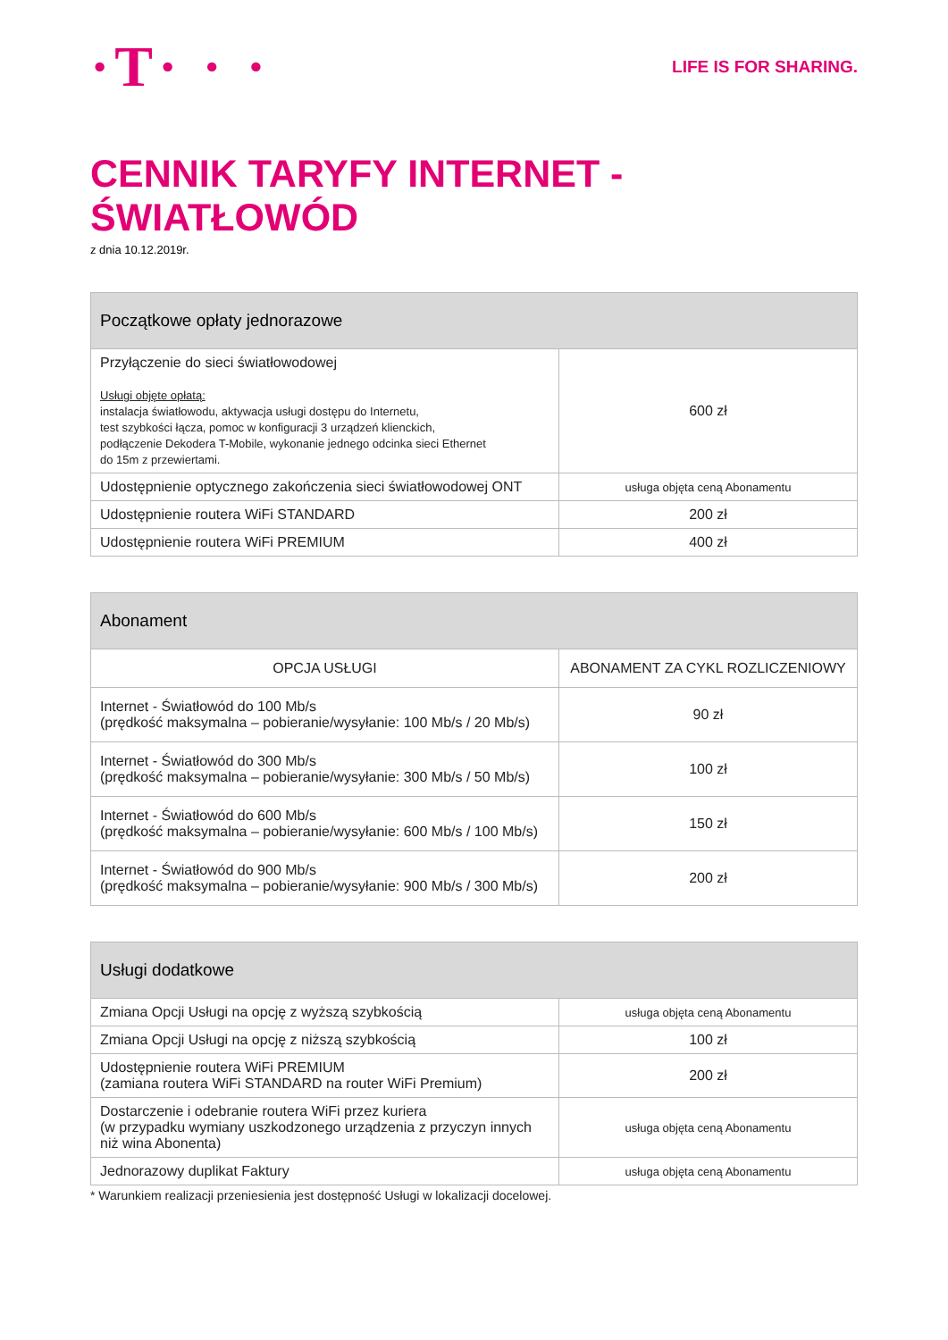·T· · ·
LIFE IS FOR SHARING.
CENNIK TARYFY INTERNET - ŚWIATŁOWÓD
z dnia 10.12.2019r.
| Początkowe opłaty jednorazowe | |
| --- | --- |
| Przyłączenie do sieci światłowodowej Usługi objęte opłatą: instalacja światłowodu, aktywacja usługi dostępu do Internetu, test szybkości łącza, pomoc w konfiguracji 3 urządzeń klienckich, podłączenie Dekodera T-Mobile, wykonanie jednego odcinka sieci Ethernet do 15m z przewiertami. | 600 zł |
| Udostępnienie optycznego zakończenia sieci światłowodowej ONT | usługa objęta ceną Abonamentu |
| Udostępnienie routera WiFi STANDARD | 200 zł |
| Udostępnienie routera WiFi PREMIUM | 400 zł |
| Abonament | |
| --- | --- |
| OPCJA USŁUGI | ABONAMENT ZA CYKL ROZLICZENIOWY |
| Internet - Światłowód do 100 Mb/s (prędkość maksymalna – pobieranie/wysyłanie: 100 Mb/s / 20 Mb/s) | 90 zł |
| Internet - Światłowód do 300 Mb/s (prędkość maksymalna – pobieranie/wysyłanie: 300 Mb/s / 50 Mb/s) | 100 zł |
| Internet - Światłowód do 600 Mb/s (prędkość maksymalna – pobieranie/wysyłanie: 600 Mb/s / 100 Mb/s) | 150 zł |
| Internet - Światłowód do 900 Mb/s (prędkość maksymalna – pobieranie/wysyłanie: 900 Mb/s / 300 Mb/s) | 200 zł |
| Usługi dodatkowe | |
| --- | --- |
| Zmiana Opcji Usługi na opcję z wyższą szybkością | usługa objęta ceną Abonamentu |
| Zmiana Opcji Usługi na opcję z niższą szybkością | 100 zł |
| Udostępnienie routera WiFi PREMIUM (zamiana routera WiFi STANDARD na router WiFi Premium) | 200 zł |
| Dostarczenie i odebranie routera WiFi przez kuriera (w przypadku wymiany uszkodzonego urządzenia z przyczyn innych niż wina Abonenta) | usługa objęta ceną Abonamentu |
| Jednorazowy duplikat Faktury | usługa objęta ceną Abonamentu |
* Warunkiem realizacji przeniesienia jest dostępność Usługi w lokalizacji docelowej.